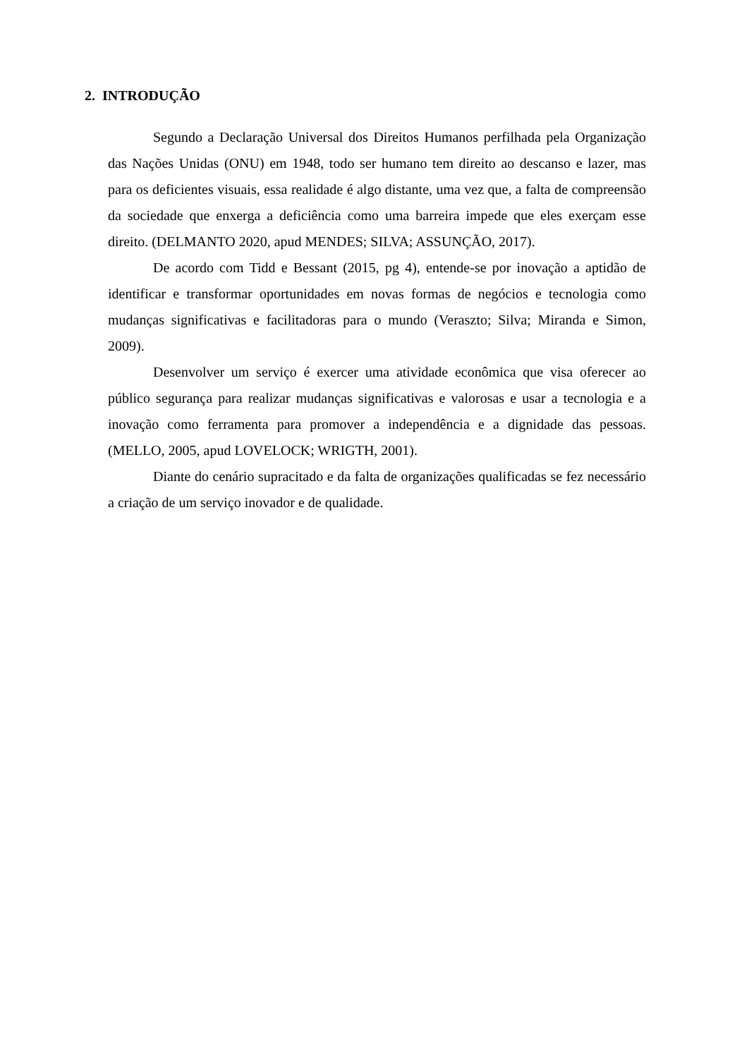2. INTRODUÇÃO
Segundo a Declaração Universal dos Direitos Humanos perfilhada pela Organização das Nações Unidas (ONU) em 1948, todo ser humano tem direito ao descanso e lazer, mas para os deficientes visuais, essa realidade é algo distante, uma vez que, a falta de compreensão da sociedade que enxerga a deficiência como uma barreira impede que eles exerçam esse direito. (DELMANTO 2020, apud MENDES; SILVA; ASSUNÇÃO, 2017).
De acordo com Tidd e Bessant (2015, pg 4), entende-se por inovação a aptidão de identificar e transformar oportunidades em novas formas de negócios e tecnologia como mudanças significativas e facilitadoras para o mundo (Veraszto; Silva; Miranda e Simon, 2009).
Desenvolver um serviço é exercer uma atividade econômica que visa oferecer ao público segurança para realizar mudanças significativas e valorosas e usar a tecnologia e a inovação como ferramenta para promover a independência e a dignidade das pessoas. (MELLO, 2005, apud LOVELOCK; WRIGTH, 2001).
Diante do cenário supracitado e da falta de organizações qualificadas se fez necessário a criação de um serviço inovador e de qualidade.